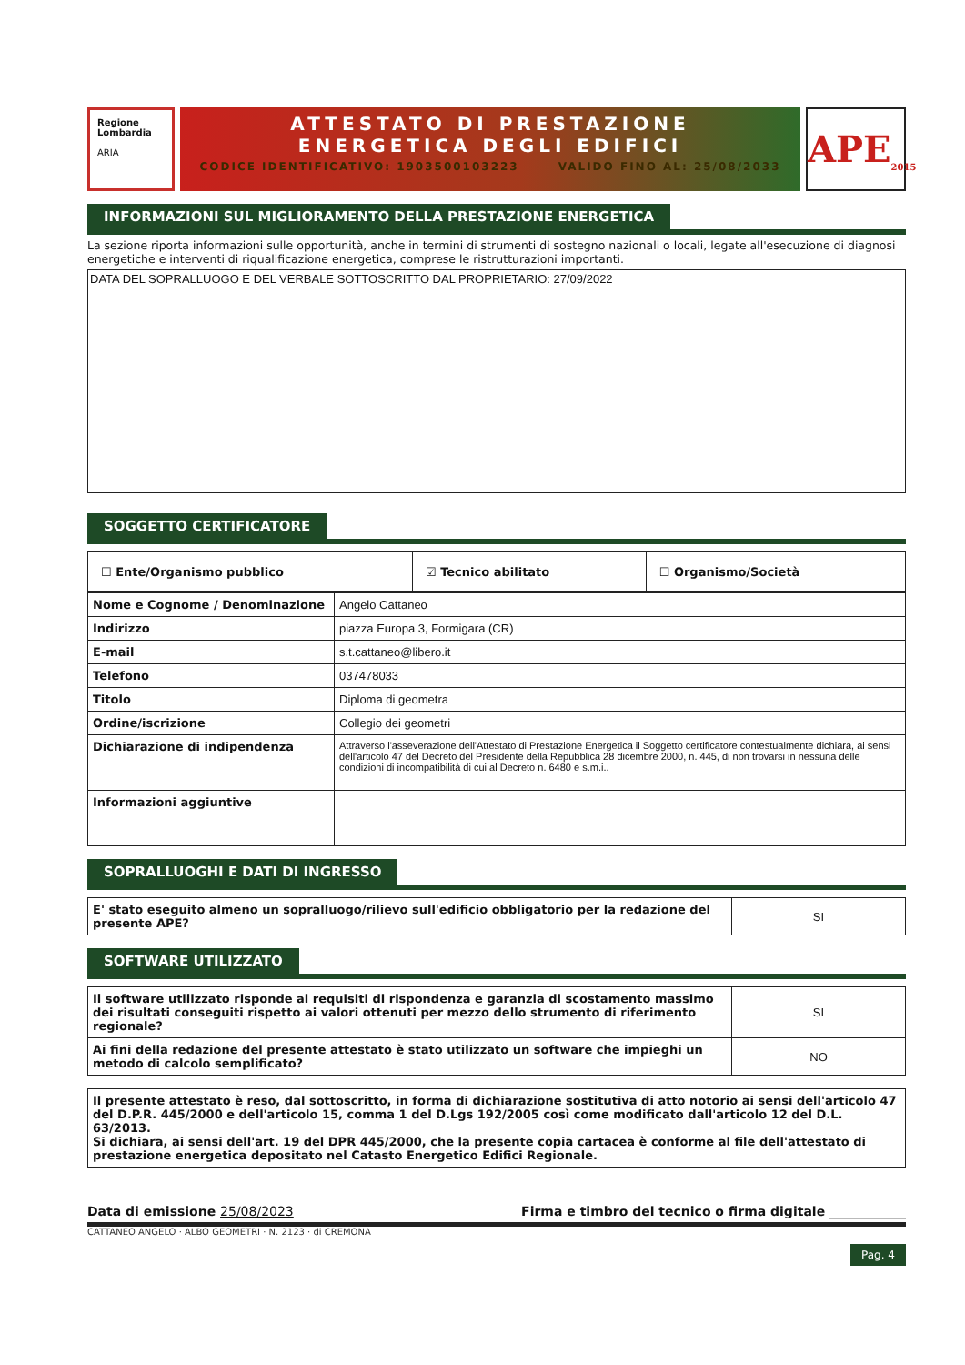Regione Lombardia
ARIA
ATTESTATO DI PRESTAZIONE
ENERGETICA DEGLI EDIFICI
CODICE IDENTIFICATIVO: 1903500103223 VALIDO FINO AL: 25/08/2033
APE<sub>2015</sub>
INFORMAZIONI SUL MIGLIORAMENTO DELLA PRESTAZIONE ENERGETICA
La sezione riporta informazioni sulle opportunità, anche in termini di strumenti di sostegno nazionali o locali, legate all'esecuzione di diagnosi energetiche e interventi di riqualificazione energetica, comprese le ristrutturazioni importanti.
DATA DEL SOPRALLUOGO E DEL VERBALE SOTTOSCRITTO DAL PROPRIETARIO: 27/09/2022
SOGGETTO CERTIFICATORE
| ☐ Ente/Organismo pubblico | ☑ Tecnico abilitato | ☐ Organismo/Società |
| Nome e Cognome / Denominazione | Angelo Cattaneo |
| Indirizzo | piazza Europa 3, Formigara (CR) |
| E-mail | s.t.cattaneo@libero.it |
| Telefono | 037478033 |
| Titolo | Diploma di geometra |
| Ordine/iscrizione | Collegio dei geometri |
| Dichiarazione di indipendenza | Attraverso l'asseverazione dell'Attestato di Prestazione Energetica il Soggetto certificatore contestualmente dichiara, ai sensi dell'articolo 47 del Decreto del Presidente della Repubblica 28 dicembre 2000, n. 445, di non trovarsi in nessuna delle condizioni di incompatibilità di cui al Decreto n. 6480 e s.m.i.. |
| Informazioni aggiuntive | |
SOPRALLUOGHI E DATI DI INGRESSO
| E' stato eseguito almeno un sopralluogo/rilievo sull'edificio obbligatorio per la redazione del presente APE? | SI |
SOFTWARE UTILIZZATO
| Il software utilizzato risponde ai requisiti di rispondenza e garanzia di scostamento massimo dei risultati conseguiti rispetto ai valori ottenuti per mezzo dello strumento di riferimento regionale? | SI |
| Ai fini della redazione del presente attestato è stato utilizzato un software che impieghi un metodo di calcolo semplificato? | NO |
| Il presente attestato è reso, dal sottoscritto, in forma di dichiarazione sostitutiva di atto notorio ai sensi dell'articolo 47 del D.P.R. 445/2000 e dell'articolo 15, comma 1 del D.Lgs 192/2005 così come modificato dall'articolo 12 del D.L. 63/2013. Si dichiara, ai sensi dell'art. 19 del DPR 445/2000, che la presente copia cartacea è conforme al file dell'attestato di prestazione energetica depositato nel Catasto Energetico Edifici Regionale. |
Data di emissione 25/08/2023 Firma e timbro del tecnico o firma digitale ____________
CATTANEO ANGELO · ALBO GEOMETRI · N. 2123 · di CREMONA
Pag. 4